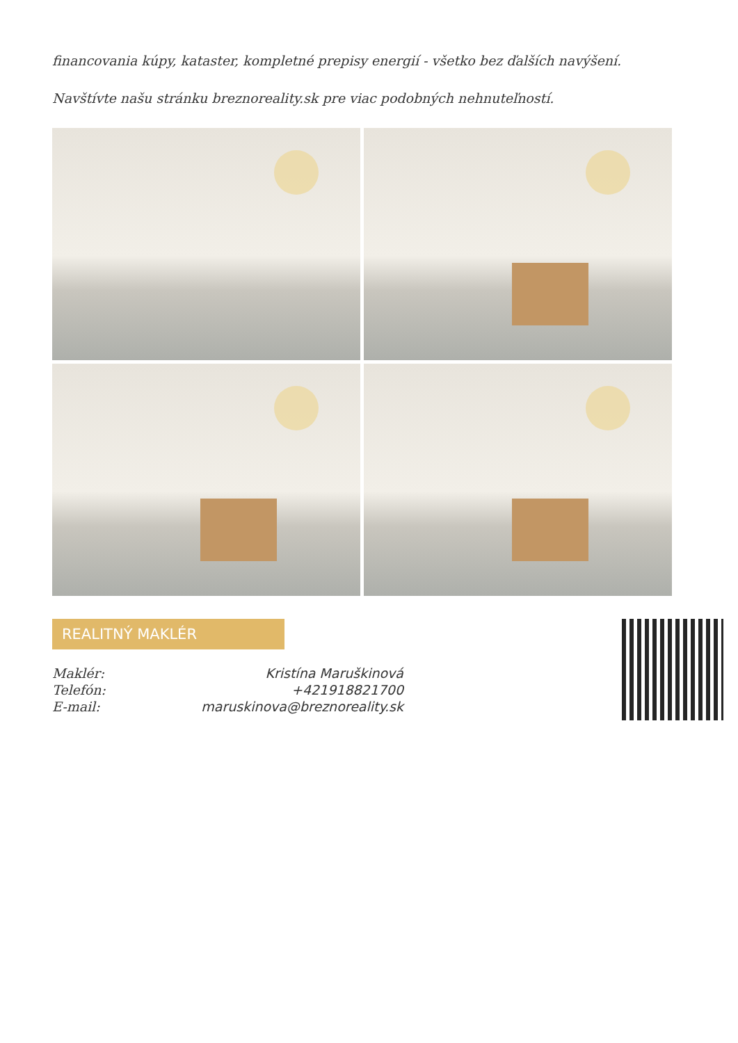financovania kúpy, kataster, kompletné prepisy energií - všetko bez ďalších navýšení.
Navštívte našu stránku breznoreality.sk pre viac podobných nehnuteľností.
REALITNÝ MAKLÉR
| Maklér: | Kristína Maruškinová |
| Telefón: | +421918821700 |
| E-mail: | maruskinova@breznoreality.sk |